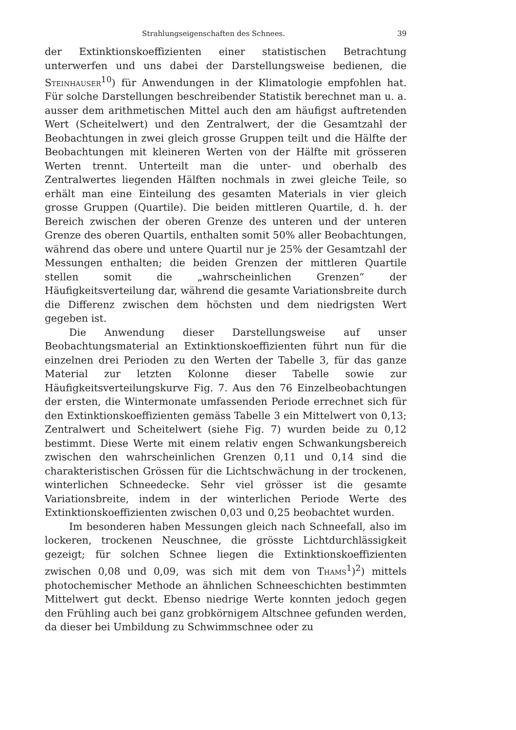Strahlungseigenschaften des Schnees. 39
der Extinktionskoeffizienten einer statistischen Betrachtung unterwerfen und uns dabei der Darstellungsweise bedienen, die Steinhauser<sup>10</sup>) für Anwendungen in der Klimatologie empfohlen hat. Für solche Darstellungen beschreibender Statistik berechnet man u. a. ausser dem arithmetischen Mittel auch den am häufigst auftretenden Wert (Scheitelwert) und den Zentralwert, der die Gesamtzahl der Beobachtungen in zwei gleich grosse Gruppen teilt und die Hälfte der Beobachtungen mit kleineren Werten von der Hälfte mit grösseren Werten trennt. Unterteilt man die unter- und oberhalb des Zentralwertes liegenden Hälften nochmals in zwei gleiche Teile, so erhält man eine Einteilung des gesamten Materials in vier gleich grosse Gruppen (Quartile). Die beiden mittleren Quartile, d. h. der Bereich zwischen der oberen Grenze des unteren und der unteren Grenze des oberen Quartils, enthalten somit 50% aller Beobachtungen, während das obere und untere Quartil nur je 25% der Gesamtzahl der Messungen enthalten; die beiden Grenzen der mittleren Quartile stellen somit die „wahrscheinlichen Grenzen“ der Häufigkeitsverteilung dar, während die gesamte Variationsbreite durch die Differenz zwischen dem höchsten und dem niedrigsten Wert gegeben ist.
Die Anwendung dieser Darstellungsweise auf unser Beobachtungsmaterial an Extinktionskoeffizienten führt nun für die einzelnen drei Perioden zu den Werten der Tabelle 3, für das ganze Material zur letzten Kolonne dieser Tabelle sowie zur Häufigkeitsverteilungskurve Fig. 7. Aus den 76 Einzelbeobachtungen der ersten, die Wintermonate umfassenden Periode errechnet sich für den Extinktionskoeffizienten gemäss Tabelle 3 ein Mittelwert von 0,13; Zentralwert und Scheitelwert (siehe Fig. 7) wurden beide zu 0,12 bestimmt. Diese Werte mit einem relativ engen Schwankungsbereich zwischen den wahrscheinlichen Grenzen 0,11 und 0,14 sind die charakteristischen Grössen für die Lichtschwächung in der trockenen, winterlichen Schneedecke. Sehr viel grösser ist die gesamte Variationsbreite, indem in der winterlichen Periode Werte des Extinktionskoeffizienten zwischen 0,03 und 0,25 beobachtet wurden.
Im besonderen haben Messungen gleich nach Schneefall, also im lockeren, trockenen Neuschnee, die grösste Lichtdurchlässigkeit gezeigt; für solchen Schnee liegen die Extinktionskoeffizienten zwischen 0,08 und 0,09, was sich mit dem von Thams<sup>1</sup>)<sup>2</sup>) mittels photochemischer Methode an ähnlichen Schneeschichten bestimmten Mittelwert gut deckt. Ebenso niedrige Werte konnten jedoch gegen den Frühling auch bei ganz grobkörnigem Altschnee gefunden werden, da dieser bei Umbildung zu Schwimmschnee oder zu